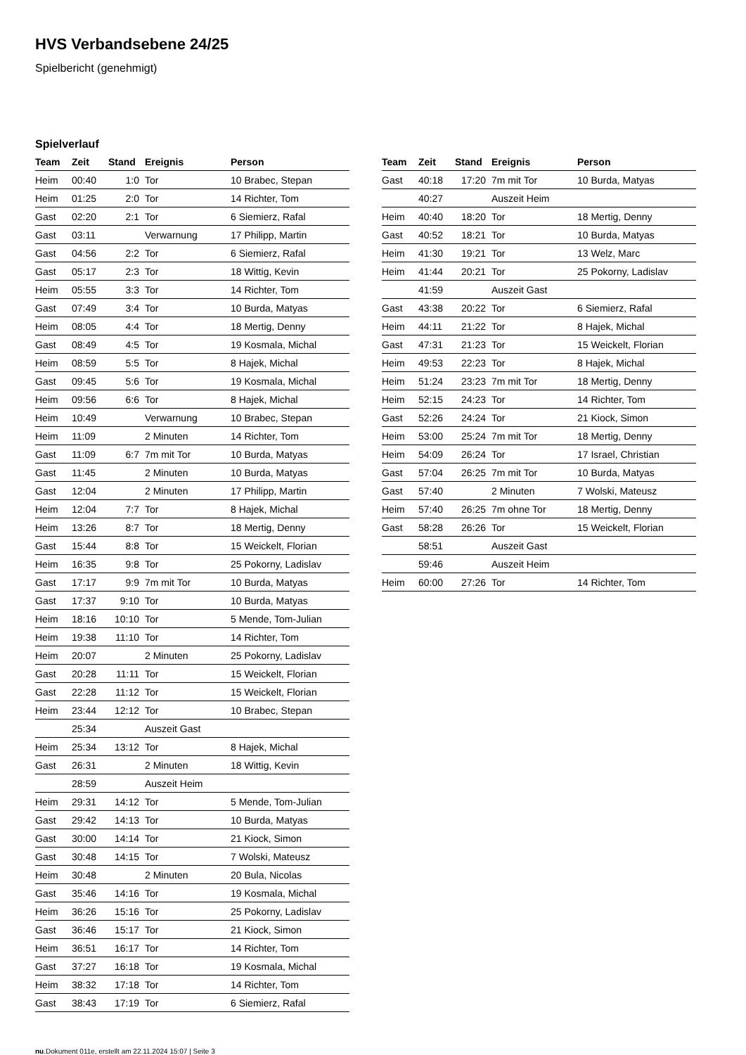HVS Verbandsebene 24/25
Spielbericht (genehmigt)
Spielverlauf
| Team | Zeit | Stand | Ereignis | Person |
| --- | --- | --- | --- | --- |
| Heim | 00:40 | 1:0 | Tor | 10 Brabec, Stepan |
| Heim | 01:25 | 2:0 | Tor | 14 Richter, Tom |
| Gast | 02:20 | 2:1 | Tor | 6 Siemierz, Rafal |
| Gast | 03:11 | | Verwarnung | 17 Philipp, Martin |
| Gast | 04:56 | 2:2 | Tor | 6 Siemierz, Rafal |
| Gast | 05:17 | 2:3 | Tor | 18 Wittig, Kevin |
| Heim | 05:55 | 3:3 | Tor | 14 Richter, Tom |
| Gast | 07:49 | 3:4 | Tor | 10 Burda, Matyas |
| Heim | 08:05 | 4:4 | Tor | 18 Mertig, Denny |
| Gast | 08:49 | 4:5 | Tor | 19 Kosmala, Michal |
| Heim | 08:59 | 5:5 | Tor | 8 Hajek, Michal |
| Gast | 09:45 | 5:6 | Tor | 19 Kosmala, Michal |
| Heim | 09:56 | 6:6 | Tor | 8 Hajek, Michal |
| Heim | 10:49 | | Verwarnung | 10 Brabec, Stepan |
| Heim | 11:09 | | 2 Minuten | 14 Richter, Tom |
| Gast | 11:09 | 6:7 | 7m mit Tor | 10 Burda, Matyas |
| Gast | 11:45 | | 2 Minuten | 10 Burda, Matyas |
| Gast | 12:04 | | 2 Minuten | 17 Philipp, Martin |
| Heim | 12:04 | 7:7 | Tor | 8 Hajek, Michal |
| Heim | 13:26 | 8:7 | Tor | 18 Mertig, Denny |
| Gast | 15:44 | 8:8 | Tor | 15 Weickelt, Florian |
| Heim | 16:35 | 9:8 | Tor | 25 Pokorny, Ladislav |
| Gast | 17:17 | 9:9 | 7m mit Tor | 10 Burda, Matyas |
| Gast | 17:37 | 9:10 | Tor | 10 Burda, Matyas |
| Heim | 18:16 | 10:10 | Tor | 5 Mende, Tom-Julian |
| Heim | 19:38 | 11:10 | Tor | 14 Richter, Tom |
| Heim | 20:07 | | 2 Minuten | 25 Pokorny, Ladislav |
| Gast | 20:28 | 11:11 | Tor | 15 Weickelt, Florian |
| Gast | 22:28 | 11:12 | Tor | 15 Weickelt, Florian |
| Heim | 23:44 | 12:12 | Tor | 10 Brabec, Stepan |
| | 25:34 | | Auszeit Gast | |
| Heim | 25:34 | 13:12 | Tor | 8 Hajek, Michal |
| Gast | 26:31 | | 2 Minuten | 18 Wittig, Kevin |
| | 28:59 | | Auszeit Heim | |
| Heim | 29:31 | 14:12 | Tor | 5 Mende, Tom-Julian |
| Gast | 29:42 | 14:13 | Tor | 10 Burda, Matyas |
| Gast | 30:00 | 14:14 | Tor | 21 Kiock, Simon |
| Gast | 30:48 | 14:15 | Tor | 7 Wolski, Mateusz |
| Heim | 30:48 | | 2 Minuten | 20 Bula, Nicolas |
| Gast | 35:46 | 14:16 | Tor | 19 Kosmala, Michal |
| Heim | 36:26 | 15:16 | Tor | 25 Pokorny, Ladislav |
| Gast | 36:46 | 15:17 | Tor | 21 Kiock, Simon |
| Heim | 36:51 | 16:17 | Tor | 14 Richter, Tom |
| Gast | 37:27 | 16:18 | Tor | 19 Kosmala, Michal |
| Heim | 38:32 | 17:18 | Tor | 14 Richter, Tom |
| Gast | 38:43 | 17:19 | Tor | 6 Siemierz, Rafal |
| Team | Zeit | Stand | Ereignis | Person |
| --- | --- | --- | --- | --- |
| Gast | 40:18 | 17:20 | 7m mit Tor | 10 Burda, Matyas |
| | 40:27 | | Auszeit Heim | |
| Heim | 40:40 | 18:20 | Tor | 18 Mertig, Denny |
| Gast | 40:52 | 18:21 | Tor | 10 Burda, Matyas |
| Heim | 41:30 | 19:21 | Tor | 13 Welz, Marc |
| Heim | 41:44 | 20:21 | Tor | 25 Pokorny, Ladislav |
| | 41:59 | | Auszeit Gast | |
| Gast | 43:38 | 20:22 | Tor | 6 Siemierz, Rafal |
| Heim | 44:11 | 21:22 | Tor | 8 Hajek, Michal |
| Gast | 47:31 | 21:23 | Tor | 15 Weickelt, Florian |
| Heim | 49:53 | 22:23 | Tor | 8 Hajek, Michal |
| Heim | 51:24 | 23:23 | 7m mit Tor | 18 Mertig, Denny |
| Heim | 52:15 | 24:23 | Tor | 14 Richter, Tom |
| Gast | 52:26 | 24:24 | Tor | 21 Kiock, Simon |
| Heim | 53:00 | 25:24 | 7m mit Tor | 18 Mertig, Denny |
| Heim | 54:09 | 26:24 | Tor | 17 Israel, Christian |
| Gast | 57:04 | 26:25 | 7m mit Tor | 10 Burda, Matyas |
| Gast | 57:40 | | 2 Minuten | 7 Wolski, Mateusz |
| Heim | 57:40 | 26:25 | 7m ohne Tor | 18 Mertig, Denny |
| Gast | 58:28 | 26:26 | Tor | 15 Weickelt, Florian |
| | 58:51 | | Auszeit Gast | |
| | 59:46 | | Auszeit Heim | |
| Heim | 60:00 | 27:26 | Tor | 14 Richter, Tom |
nu.Dokument 011e, erstellt am 22.11.2024 15:07 | Seite 3